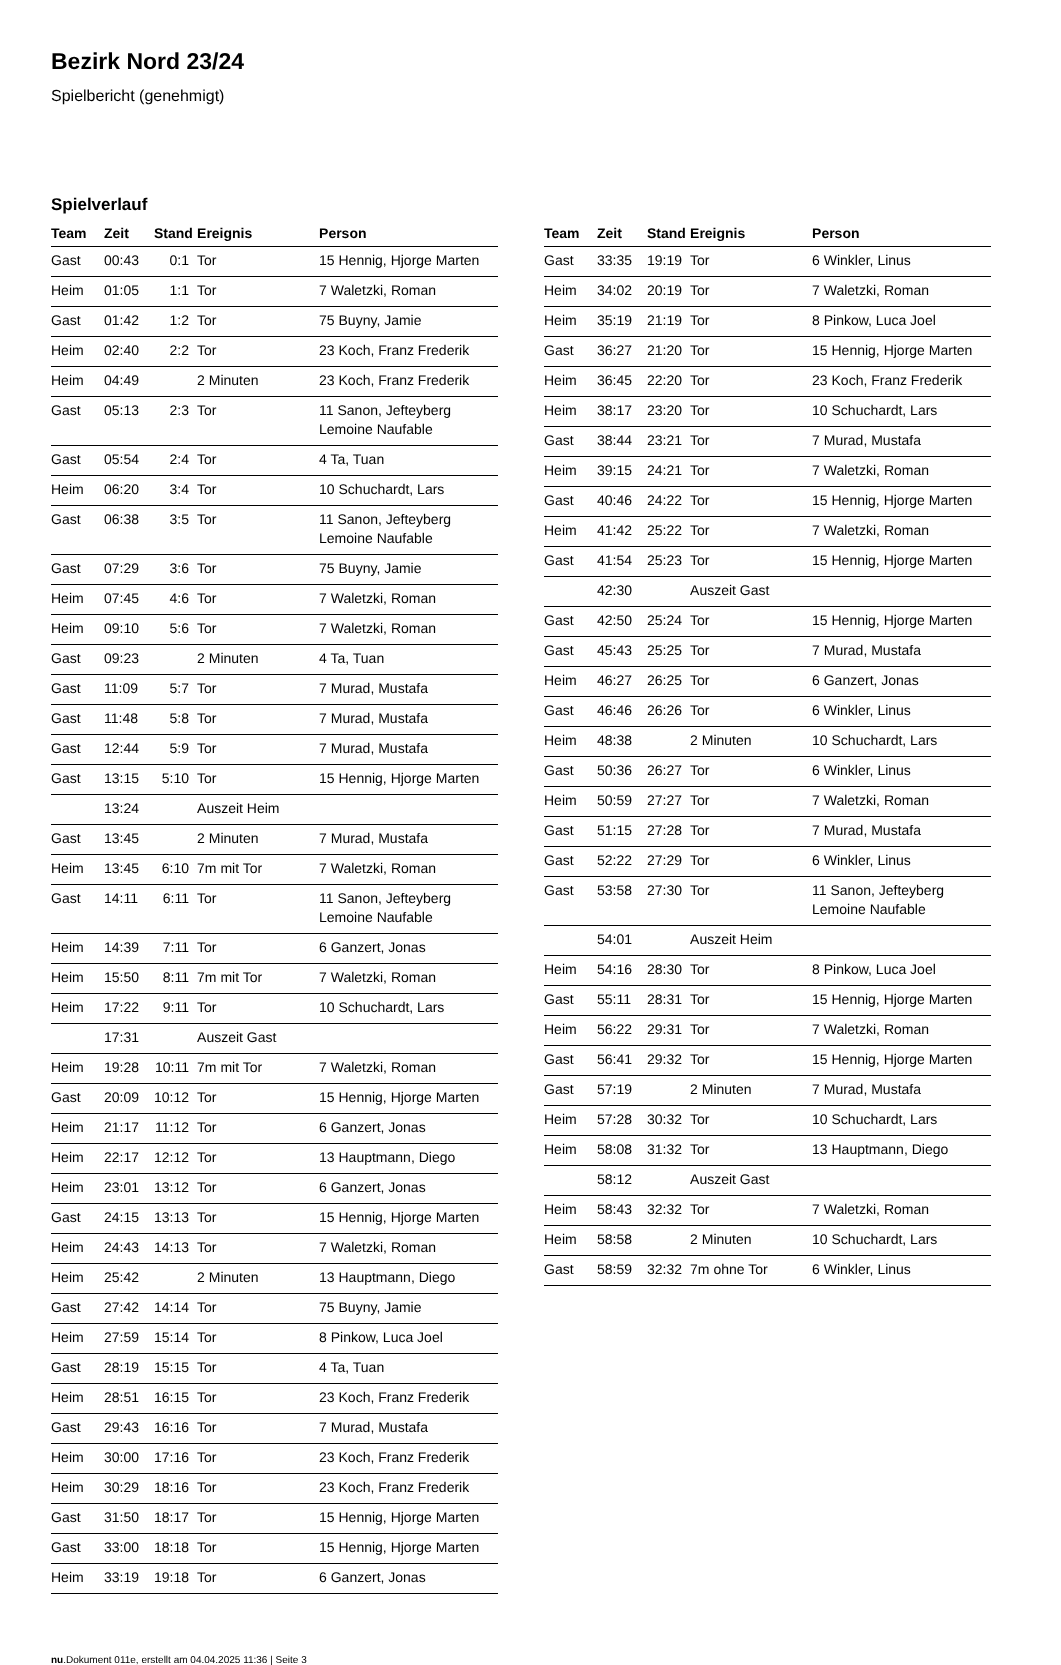Bezirk Nord 23/24
Spielbericht (genehmigt)
Spielverlauf
| Team | Zeit | Stand | Ereignis | Person |
| --- | --- | --- | --- | --- |
| Gast | 00:43 | 0:1 | Tor | 15 Hennig, Hjorge Marten |
| Heim | 01:05 | 1:1 | Tor | 7 Waletzki, Roman |
| Gast | 01:42 | 1:2 | Tor | 75 Buyny, Jamie |
| Heim | 02:40 | 2:2 | Tor | 23 Koch, Franz Frederik |
| Heim | 04:49 | | 2 Minuten | 23 Koch, Franz Frederik |
| Gast | 05:13 | 2:3 | Tor | 11 Sanon, Jefteyberg Lemoine Naufable |
| Gast | 05:54 | 2:4 | Tor | 4 Ta, Tuan |
| Heim | 06:20 | 3:4 | Tor | 10 Schuchardt, Lars |
| Gast | 06:38 | 3:5 | Tor | 11 Sanon, Jefteyberg Lemoine Naufable |
| Gast | 07:29 | 3:6 | Tor | 75 Buyny, Jamie |
| Heim | 07:45 | 4:6 | Tor | 7 Waletzki, Roman |
| Heim | 09:10 | 5:6 | Tor | 7 Waletzki, Roman |
| Gast | 09:23 | | 2 Minuten | 4 Ta, Tuan |
| Gast | 11:09 | 5:7 | Tor | 7 Murad, Mustafa |
| Gast | 11:48 | 5:8 | Tor | 7 Murad, Mustafa |
| Gast | 12:44 | 5:9 | Tor | 7 Murad, Mustafa |
| Gast | 13:15 | 5:10 | Tor | 15 Hennig, Hjorge Marten |
| | 13:24 | | Auszeit Heim | |
| Gast | 13:45 | | 2 Minuten | 7 Murad, Mustafa |
| Heim | 13:45 | 6:10 | 7m mit Tor | 7 Waletzki, Roman |
| Gast | 14:11 | 6:11 | Tor | 11 Sanon, Jefteyberg Lemoine Naufable |
| Heim | 14:39 | 7:11 | Tor | 6 Ganzert, Jonas |
| Heim | 15:50 | 8:11 | 7m mit Tor | 7 Waletzki, Roman |
| Heim | 17:22 | 9:11 | Tor | 10 Schuchardt, Lars |
| | 17:31 | | Auszeit Gast | |
| Heim | 19:28 | 10:11 | 7m mit Tor | 7 Waletzki, Roman |
| Gast | 20:09 | 10:12 | Tor | 15 Hennig, Hjorge Marten |
| Heim | 21:17 | 11:12 | Tor | 6 Ganzert, Jonas |
| Heim | 22:17 | 12:12 | Tor | 13 Hauptmann, Diego |
| Heim | 23:01 | 13:12 | Tor | 6 Ganzert, Jonas |
| Gast | 24:15 | 13:13 | Tor | 15 Hennig, Hjorge Marten |
| Heim | 24:43 | 14:13 | Tor | 7 Waletzki, Roman |
| Heim | 25:42 | | 2 Minuten | 13 Hauptmann, Diego |
| Gast | 27:42 | 14:14 | Tor | 75 Buyny, Jamie |
| Heim | 27:59 | 15:14 | Tor | 8 Pinkow, Luca Joel |
| Gast | 28:19 | 15:15 | Tor | 4 Ta, Tuan |
| Heim | 28:51 | 16:15 | Tor | 23 Koch, Franz Frederik |
| Gast | 29:43 | 16:16 | Tor | 7 Murad, Mustafa |
| Heim | 30:00 | 17:16 | Tor | 23 Koch, Franz Frederik |
| Heim | 30:29 | 18:16 | Tor | 23 Koch, Franz Frederik |
| Gast | 31:50 | 18:17 | Tor | 15 Hennig, Hjorge Marten |
| Gast | 33:00 | 18:18 | Tor | 15 Hennig, Hjorge Marten |
| Heim | 33:19 | 19:18 | Tor | 6 Ganzert, Jonas |
| Team | Zeit | Stand | Ereignis | Person |
| --- | --- | --- | --- | --- |
| Gast | 33:35 | 19:19 | Tor | 6 Winkler, Linus |
| Heim | 34:02 | 20:19 | Tor | 7 Waletzki, Roman |
| Heim | 35:19 | 21:19 | Tor | 8 Pinkow, Luca Joel |
| Gast | 36:27 | 21:20 | Tor | 15 Hennig, Hjorge Marten |
| Heim | 36:45 | 22:20 | Tor | 23 Koch, Franz Frederik |
| Heim | 38:17 | 23:20 | Tor | 10 Schuchardt, Lars |
| Gast | 38:44 | 23:21 | Tor | 7 Murad, Mustafa |
| Heim | 39:15 | 24:21 | Tor | 7 Waletzki, Roman |
| Gast | 40:46 | 24:22 | Tor | 15 Hennig, Hjorge Marten |
| Heim | 41:42 | 25:22 | Tor | 7 Waletzki, Roman |
| Gast | 41:54 | 25:23 | Tor | 15 Hennig, Hjorge Marten |
| | 42:30 | | Auszeit Gast | |
| Gast | 42:50 | 25:24 | Tor | 15 Hennig, Hjorge Marten |
| Gast | 45:43 | 25:25 | Tor | 7 Murad, Mustafa |
| Heim | 46:27 | 26:25 | Tor | 6 Ganzert, Jonas |
| Gast | 46:46 | 26:26 | Tor | 6 Winkler, Linus |
| Heim | 48:38 | | 2 Minuten | 10 Schuchardt, Lars |
| Gast | 50:36 | 26:27 | Tor | 6 Winkler, Linus |
| Heim | 50:59 | 27:27 | Tor | 7 Waletzki, Roman |
| Gast | 51:15 | 27:28 | Tor | 7 Murad, Mustafa |
| Gast | 52:22 | 27:29 | Tor | 6 Winkler, Linus |
| Gast | 53:58 | 27:30 | Tor | 11 Sanon, Jefteyberg Lemoine Naufable |
| | 54:01 | | Auszeit Heim | |
| Heim | 54:16 | 28:30 | Tor | 8 Pinkow, Luca Joel |
| Gast | 55:11 | 28:31 | Tor | 15 Hennig, Hjorge Marten |
| Heim | 56:22 | 29:31 | Tor | 7 Waletzki, Roman |
| Gast | 56:41 | 29:32 | Tor | 15 Hennig, Hjorge Marten |
| Gast | 57:19 | | 2 Minuten | 7 Murad, Mustafa |
| Heim | 57:28 | 30:32 | Tor | 10 Schuchardt, Lars |
| Heim | 58:08 | 31:32 | Tor | 13 Hauptmann, Diego |
| | 58:12 | | Auszeit Gast | |
| Heim | 58:43 | 32:32 | Tor | 7 Waletzki, Roman |
| Heim | 58:58 | | 2 Minuten | 10 Schuchardt, Lars |
| Gast | 58:59 | 32:32 | 7m ohne Tor | 6 Winkler, Linus |
nu.Dokument 011e, erstellt am 04.04.2025 11:36 | Seite 3